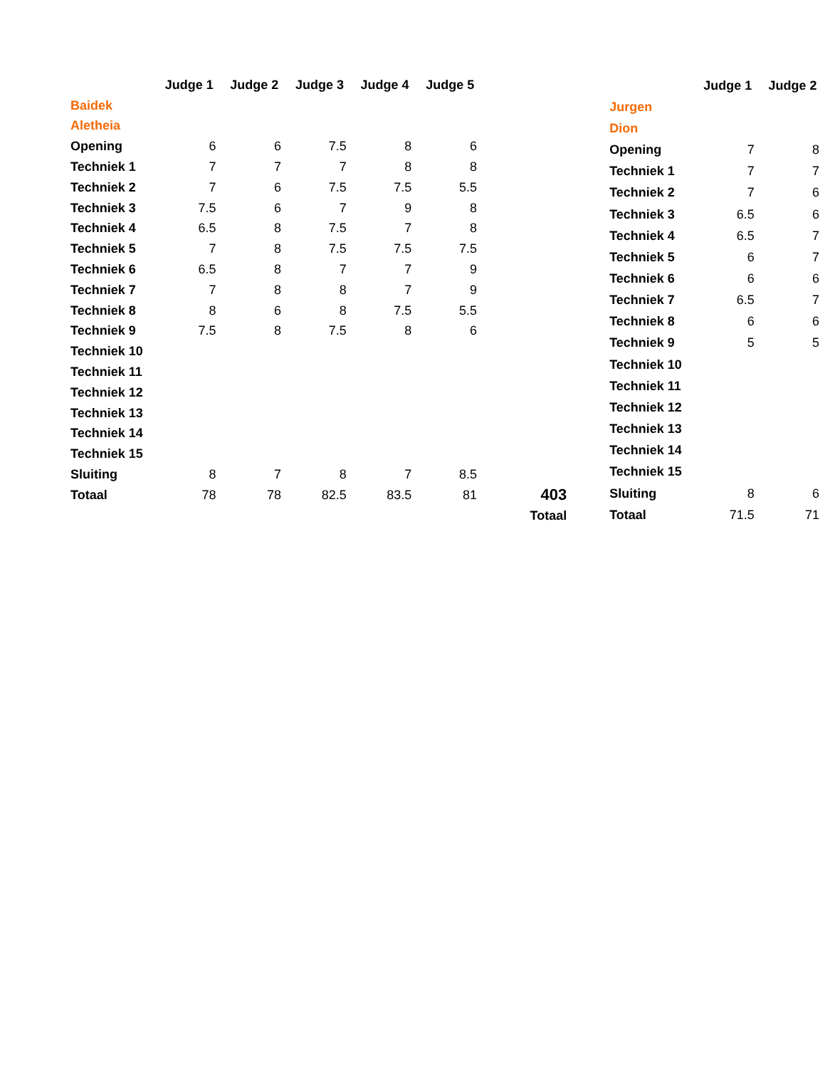| | Judge 1 | Judge 2 | Judge 3 | Judge 4 | Judge 5 | |
| Baidek | | | | | | |
| Aletheia | | | | | | |
| Opening | 6 | 6 | 7.5 | 8 | 6 | |
| Techniek 1 | 7 | 7 | 7 | 8 | 8 | |
| Techniek 2 | 7 | 6 | 7.5 | 7.5 | 5.5 | |
| Techniek 3 | 7.5 | 6 | 7 | 9 | 8 | |
| Techniek 4 | 6.5 | 8 | 7.5 | 7 | 8 | |
| Techniek 5 | 7 | 8 | 7.5 | 7.5 | 7.5 | |
| Techniek 6 | 6.5 | 8 | 7 | 7 | 9 | |
| Techniek 7 | 7 | 8 | 8 | 7 | 9 | |
| Techniek 8 | 8 | 6 | 8 | 7.5 | 5.5 | |
| Techniek 9 | 7.5 | 8 | 7.5 | 8 | 6 | |
| Techniek 10 | | | | | | |
| Techniek 11 | | | | | | |
| Techniek 12 | | | | | | |
| Techniek 13 | | | | | | |
| Techniek 14 | | | | | | |
| Techniek 15 | | | | | | |
| Sluiting | 8 | 7 | 8 | 7 | 8.5 | |
| Totaal | 78 | 78 | 82.5 | 83.5 | 81 | 403 |
| | | | | | | Totaal |
| | Judge 1 | Judge 2 |
| Jurgen | | |
| Dion | | |
| Opening | 7 | 8 |
| Techniek 1 | 7 | 7 |
| Techniek 2 | 7 | 6 |
| Techniek 3 | 6.5 | 6 |
| Techniek 4 | 6.5 | 7 |
| Techniek 5 | 6 | 7 |
| Techniek 6 | 6 | 6 |
| Techniek 7 | 6.5 | 7 |
| Techniek 8 | 6 | 6 |
| Techniek 9 | 5 | 5 |
| Techniek 10 | | |
| Techniek 11 | | |
| Techniek 12 | | |
| Techniek 13 | | |
| Techniek 14 | | |
| Techniek 15 | | |
| Sluiting | 8 | 6 |
| Totaal | 71.5 | 71 |